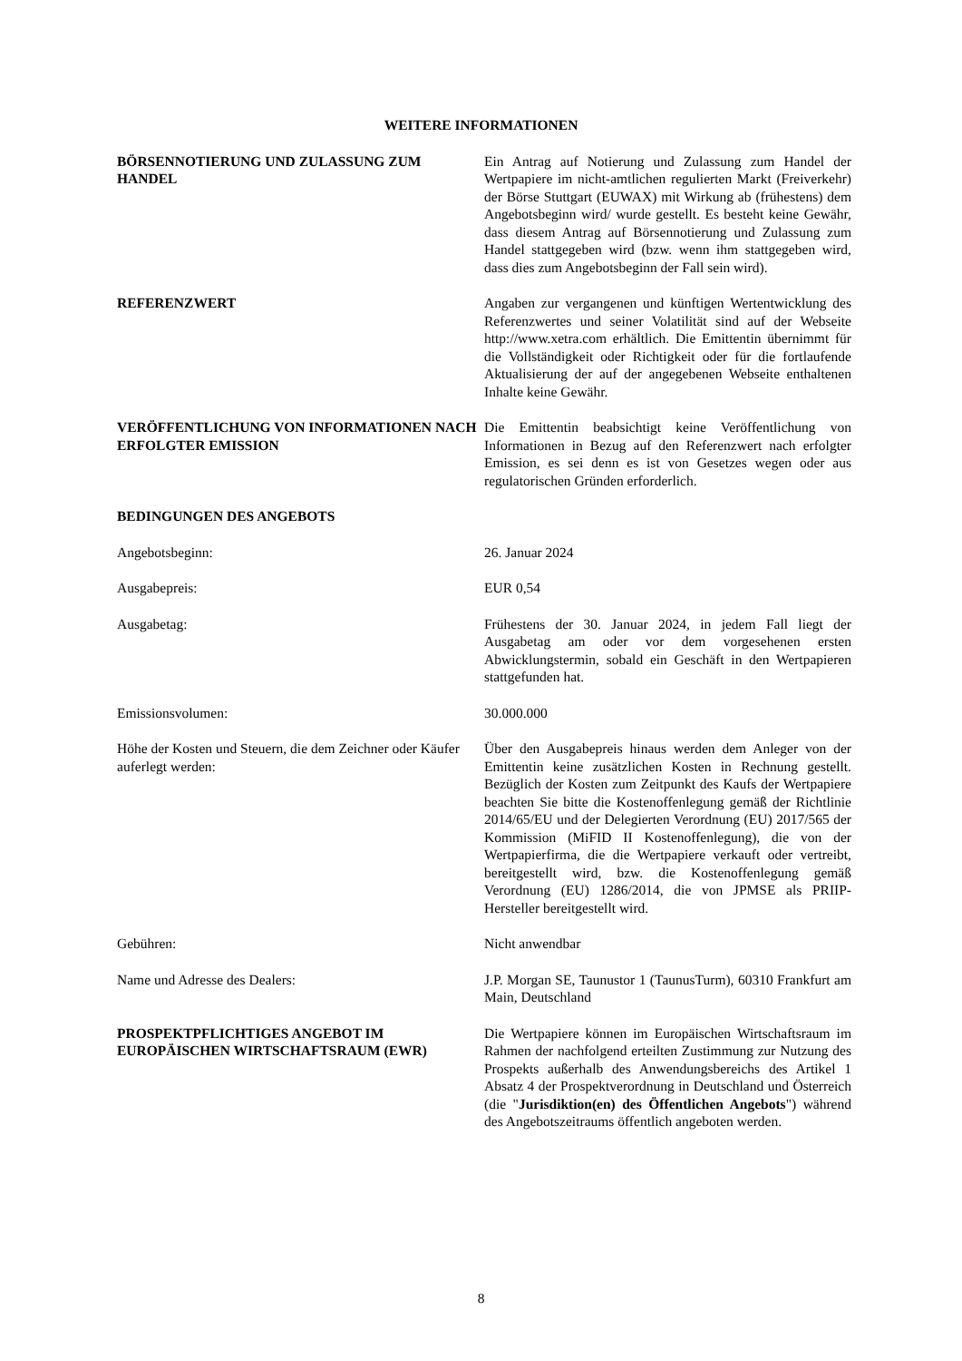WEITERE INFORMATIONEN
BÖRSENNOTIERUNG UND ZULASSUNG ZUM HANDEL Ein Antrag auf Notierung und Zulassung zum Handel der Wertpapiere im nicht-amtlichen regulierten Markt (Freiverkehr) der Börse Stuttgart (EUWAX) mit Wirkung ab (frühestens) dem Angebotsbeginn wird/ wurde gestellt. Es besteht keine Gewähr, dass diesem Antrag auf Börsennotierung und Zulassung zum Handel stattgegeben wird (bzw. wenn ihm stattgegeben wird, dass dies zum Angebotsbeginn der Fall sein wird).
REFERENZWERT Angaben zur vergangenen und künftigen Wertentwicklung des Referenzwertes und seiner Volatilität sind auf der Webseite http://www.xetra.com erhältlich. Die Emittentin übernimmt für die Vollständigkeit oder Richtigkeit oder für die fortlaufende Aktualisierung der auf der angegebenen Webseite enthaltenen Inhalte keine Gewähr.
VERÖFFENTLICHUNG VON INFORMATIONEN NACH ERFOLGTER EMISSION
Die Emittentin beabsichtigt keine Veröffentlichung von Informationen in Bezug auf den Referenzwert nach erfolgter Emission, es sei denn es ist von Gesetzes wegen oder aus regulatorischen Gründen erforderlich.
BEDINGUNGEN DES ANGEBOTS
Angebotsbeginn: 26. Januar 2024
Ausgabepreis: EUR 0,54
Ausgabetag: Frühestens der 30. Januar 2024, in jedem Fall liegt der Ausgabetag am oder vor dem vorgesehenen ersten Abwicklungstermin, sobald ein Geschäft in den Wertpapieren stattgefunden hat.
Emissionsvolumen: 30.000.000
Höhe der Kosten und Steuern, die dem Zeichner oder Käufer auferlegt werden:
Über den Ausgabepreis hinaus werden dem Anleger von der Emittentin keine zusätzlichen Kosten in Rechnung gestellt. Bezüglich der Kosten zum Zeitpunkt des Kaufs der Wertpapiere beachten Sie bitte die Kostenoffenlegung gemäß der Richtlinie 2014/65/EU und der Delegierten Verordnung (EU) 2017/565 der Kommission (MiFID II Kostenoffenlegung), die von der Wertpapierfirma, die die Wertpapiere verkauft oder vertreibt, bereitgestellt wird, bzw. die Kostenoffenlegung gemäß Verordnung (EU) 1286/2014, die von JPMSE als PRIIP-Hersteller bereitgestellt wird.
Gebühren: Nicht anwendbar
Name und Adresse des Dealers: J.P. Morgan SE, Taunustor 1 (TaunusTurm), 60310 Frankfurt am Main, Deutschland
PROSPEKTPFLICHTIGES ANGEBOT IM EUROPÄISCHEN WIRTSCHAFTSRAUM (EWR)
Die Wertpapiere können im Europäischen Wirtschaftsraum im Rahmen der nachfolgend erteilten Zustimmung zur Nutzung des Prospekts außerhalb des Anwendungsbereichs des Artikel 1 Absatz 4 der Prospektverordnung in Deutschland und Österreich (die "Jurisdiktion(en) des Öffentlichen Angebots") während des Angebotszeitraums öffentlich angeboten werden.
8